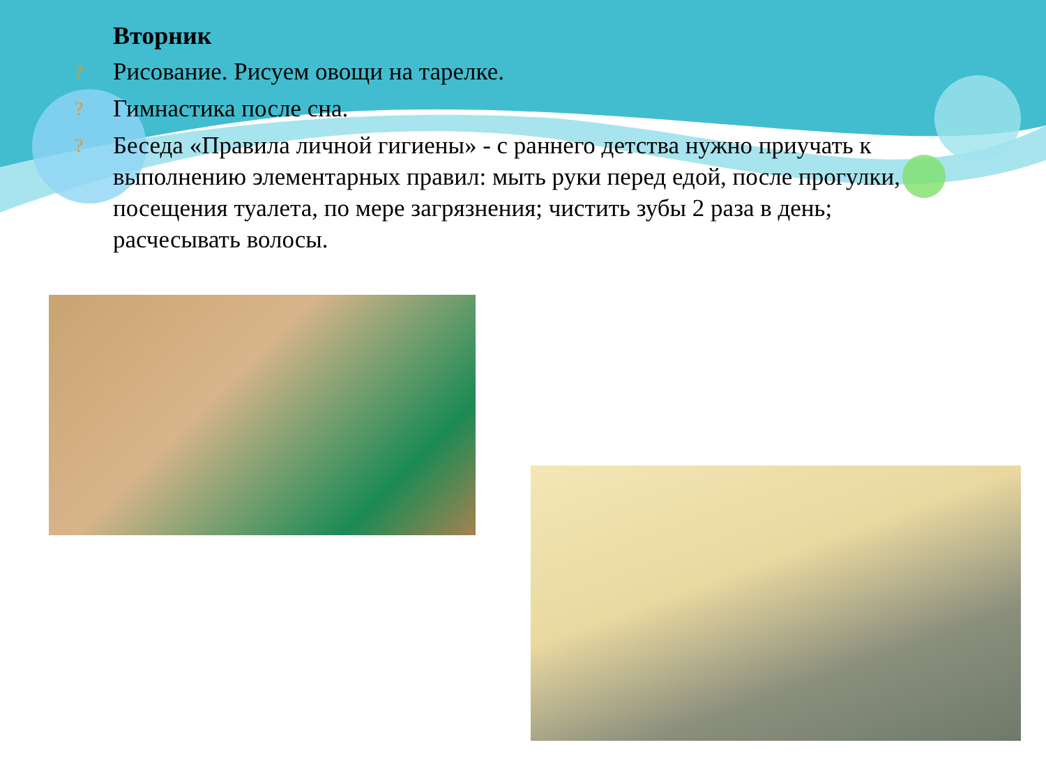Вторник
? Рисование. Рисуем овощи на тарелке.
? Гимнастика после сна.
? Беседа «Правила личной гигиены» - с раннего детства нужно приучать к выполнению элементарных правил: мыть руки перед едой, после прогулки, посещения туалета, по мере загрязнения; чистить зубы 2 раза в день; расчесывать волосы.